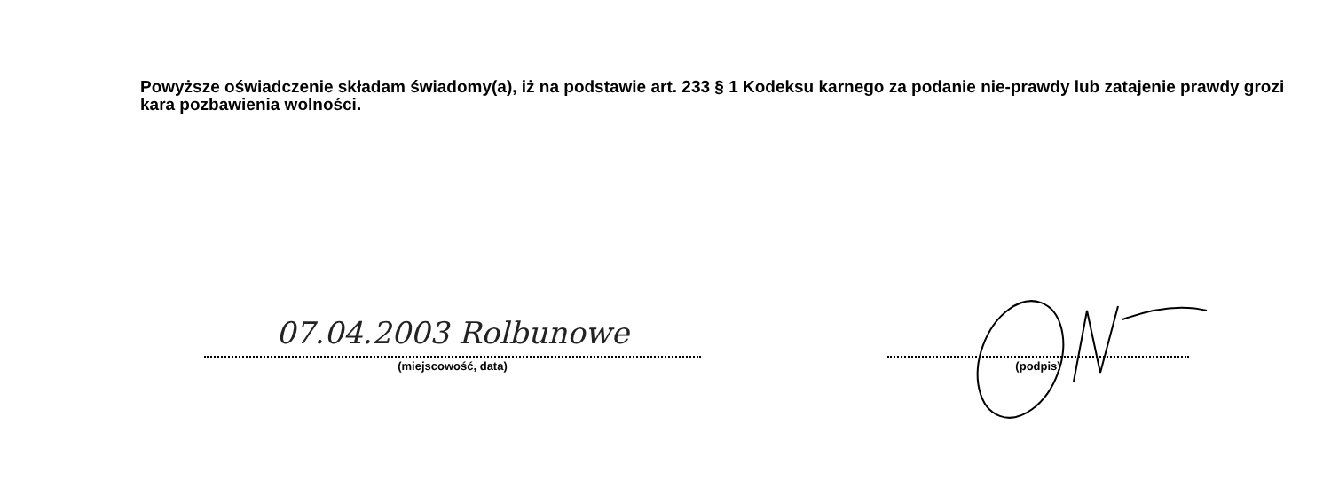Powyższe oświadczenie składam świadomy(a), iż na podstawie art. 233 § 1 Kodeksu karnego za podanie nie-prawdy lub zatajenie prawdy grozi kara pozbawienia wolności.
07.04.2003 Rolbunowe
(miejscowość, data)
(podpis)